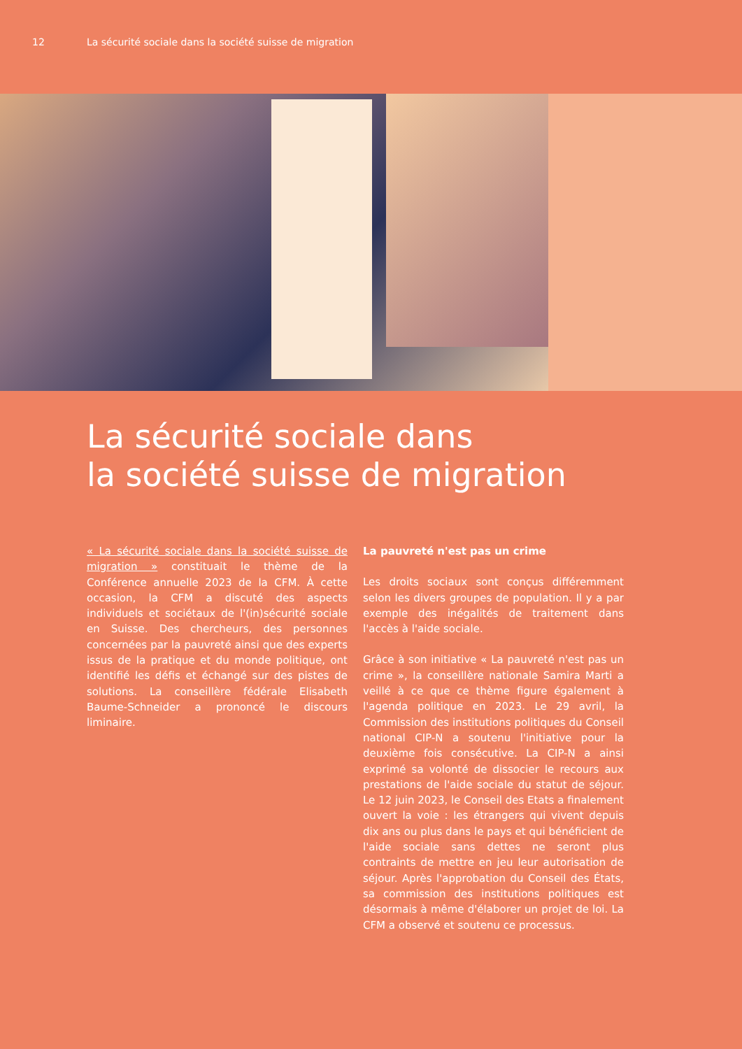12 La sécurité sociale dans la société suisse de migration
La sécurité sociale dans
la société suisse de migration
« La sécurité sociale dans la société suisse de migration » constituait le thème de la Conférence annuelle 2023 de la CFM. À cette occasion, la CFM a discuté des aspects individuels et sociétaux de l'(in)sécurité sociale en Suisse. Des chercheurs, des personnes concernées par la pauvreté ainsi que des experts issus de la pratique et du monde politique, ont identifié les défis et échangé sur des pistes de solutions. La conseillère fédérale Elisabeth Baume-Schneider a prononcé le discours liminaire.
La pauvreté n'est pas un crime
Les droits sociaux sont conçus différemment selon les divers groupes de population. Il y a par exemple des inégalités de traitement dans l'accès à l'aide sociale.
Grâce à son initiative « La pauvreté n'est pas un crime », la conseillère nationale Samira Marti a veillé à ce que ce thème figure également à l'agenda politique en 2023. Le 29 avril, la Commission des institutions politiques du Conseil national CIP-N a soutenu l'initiative pour la deuxième fois consécutive. La CIP-N a ainsi exprimé sa volonté de dissocier le recours aux prestations de l'aide sociale du statut de séjour. Le 12 juin 2023, le Conseil des Etats a finalement ouvert la voie : les étrangers qui vivent depuis dix ans ou plus dans le pays et qui bénéficient de l'aide sociale sans dettes ne seront plus contraints de mettre en jeu leur autorisation de séjour. Après l'approbation du Conseil des États, sa commis­sion des institutions politiques est désormais à même d'élaborer un projet de loi. La CFM a observé et soutenu ce processus.